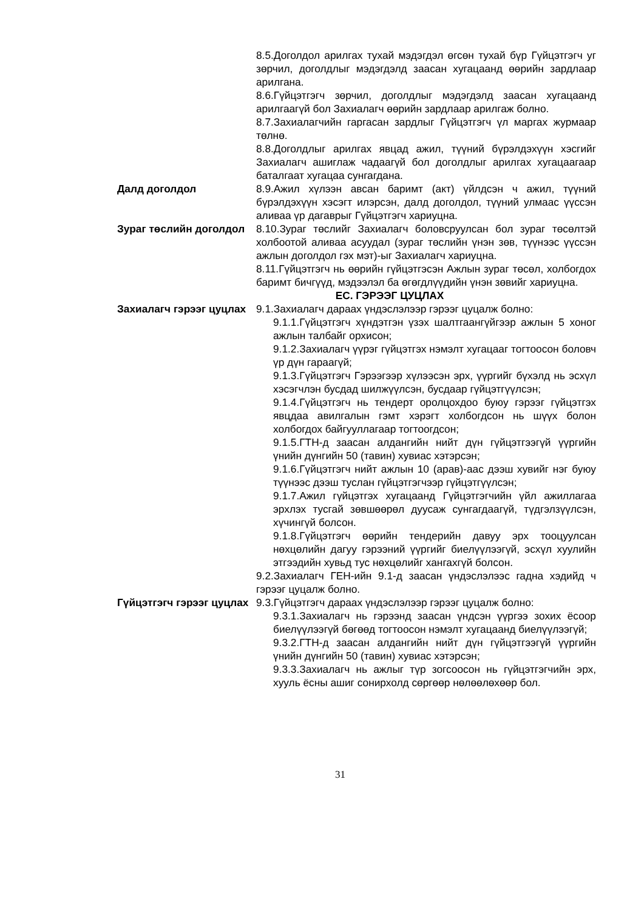8.5.Доголдол арилгах тухай мэдэгдэл өгсөн тухай бүр Гүйцэтгэгч уг зөрчил, доголдлыг мэдэгдэлд заасан хугацаанд өөрийн зардлаар арилгана.
8.6.Гүйцэтгэгч зөрчил, доголдлыг мэдэгдэлд заасан хугацаанд арилгаагүй бол Захиалагч өөрийн зардлаар арилгаж болно.
8.7.Захиалагчийн гаргасан зардлыг Гүйцэтгэгч үл маргах журмаар төлнө.
8.8.Доголдлыг арилгах явцад ажил, түүний бүрэлдэхүүн хэсгийг Захиалагч ашиглаж чадаагүй бол доголдлыг арилгах хугацаагаар баталгаат хугацаа сунгагдана.
Далд доголдол 8.9.Ажил хүлээн авсан баримт (акт) үйлдсэн ч ажил, түүний бүрэлдэхүүн хэсэгт илэрсэн, далд доголдол, түүний улмаас үүссэн аливаа үр дагаврыг Гүйцэтгэгч хариуцна.
Зураг төслийн доголдол
8.10.Зураг төслийг Захиалагч боловсруулсан бол зураг төсөлтэй холбоотой аливаа асуудал (зураг төслийн үнэн зөв, түүнээс үүссэн ажлын доголдол гэх мэт)-ыг Захиалагч хариуцна.
8.11.Гүйцэтгэгч нь өөрийн гүйцэтгэсэн Ажлын зураг төсөл, холбогдох баримт бичгүүд, мэдээлэл ба өгөгдлүүдийн үнэн зөвийг хариуцна.
ЕС. ГЭРЭЭГ ЦУЦЛАХ
Захиалагч гэрээг цуцлах
9.1.Захиалагч дараах үндэслэлээр гэрээг цуцалж болно:
9.1.1.Гүйцэтгэгч хүндэтгэн үзэх шалтгаангүйгээр ажлын 5 хоног ажлын талбайг орхисон;
9.1.2.Захиалагч үүрэг гүйцэтгэх нэмэлт хугацааг тогтоосон боловч үр дүн гараагүй;
9.1.3.Гүйцэтгэгч Гэрээгээр хүлээсэн эрх, үүргийг бүхэлд нь эсхүл хэсэгчлэн бусдад шилжүүлсэн, бусдаар гүйцэтгүүлсэн;
9.1.4.Гүйцэтгэгч нь тендерт оролцохдоо буюу гэрээг гүйцэтгэх явцдаа авилгалын гэмт хэрэгт холбогдсон нь шүүх болон холбогдох байгууллагаар тогтоогдсон;
9.1.5.ГТН-д заасан алдангийн нийт дүн гүйцэтгээгүй үүргийн үнийн дүнгийн 50 (тавин) хувиас хэтэрсэн;
9.1.6.Гүйцэтгэгч нийт ажлын 10 (арав)-аас дээш хувийг нэг буюу түүнээс дээш туслан гүйцэтгэгчээр гүйцэтгүүлсэн;
9.1.7.Ажил гүйцэтгэх хугацаанд Гүйцэтгэгчийн үйл ажиллагаа эрхлэх тусгай зөвшөөрөл дуусаж сунгагдаагүй, түдгэлзүүлсэн, хүчингүй болсон.
9.1.8.Гүйцэтгэгч өөрийн тендерийн давуу эрх тооцуулсан нөхцөлийн дагуу гэрээний үүргийг биелүүлээгүй, эсхүл хуулийн этгээдийн хувьд тус нөхцөлийг хангахгүй болсон.
9.2.Захиалагч ГЕН-ийн 9.1-д заасан үндэслэлээс гадна хэдийд ч гэрээг цуцалж болно.
Гүйцэтгэгч гэрээг цуцлах
9.3.Гүйцэтгэгч дараах үндэслэлээр гэрээг цуцалж болно:
9.3.1.Захиалагч нь гэрээнд заасан үндсэн үүргээ зохих ёсоор биелүүлээгүй бөгөөд тогтоосон нэмэлт хугацаанд биелүүлээгүй;
9.3.2.ГТН-д заасан алдангийн нийт дүн гүйцэтгээгүй үүргийн үнийн дүнгийн 50 (тавин) хувиас хэтэрсэн;
9.3.3.Захиалагч нь ажлыг түр зогсоосон нь гүйцэтгэгчийн эрх, хууль ёсны ашиг сонирхолд сөргөөр нөлөөлөхөөр бол.
31